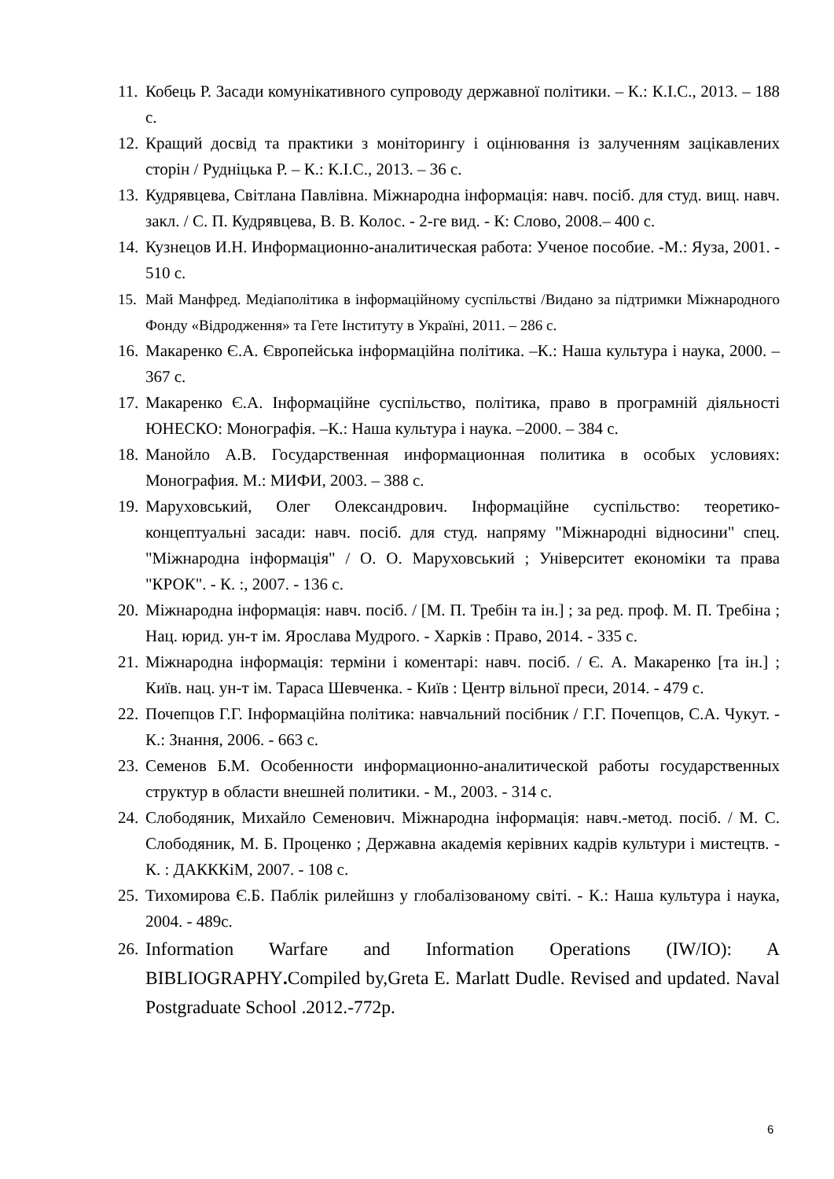11. Кобець Р. Засади комунікативного супроводу державної політики. – К.: К.І.С., 2013. – 188 с.
12. Кращий досвід та практики з моніторингу і оцінювання із залученням зацікавлених сторін / Рудніцька Р. – К.: К.І.С., 2013. – 36 с.
13. Кудрявцева, Світлана Павлівна. Міжнародна інформація: навч. посіб. для студ. вищ. навч. закл. / С. П. Кудрявцева, В. В. Колос. - 2-ге вид. - К: Слово, 2008.– 400 с.
14. Кузнецов И.Н. Информационно-аналитическая работа: Ученое пособие. -М.: Яуза, 2001. - 510 с.
15. Май Манфред. Медіаполітика в інформаційному суспільстві /Видано за підтримки Міжнародного Фонду «Відродження» та Гете Інституту в Україні, 2011. – 286 с.
16. Макаренко Є.А. Європейська інформаційна політика. –К.: Наша культура і наука, 2000. – 367 с.
17. Макаренко Є.А. Інформаційне суспільство, політика, право в програмній діяльності ЮНЕСКО: Монографія. –К.: Наша культура і наука. –2000. – 384 с.
18. Манойло А.В. Государственная информационная политика в особых условиях: Монография. М.: МИФИ, 2003. – 388 с.
19. Маруховський, Олег Олександрович. Інформаційне суспільство: теоретико-концептуальні засади: навч. посіб. для студ. напряму "Міжнародні відносини" спец. "Міжнародна інформація" / О. О. Маруховський ; Університет економіки та права "КРОК". - К. :, 2007. - 136 с.
20. Міжнародна інформація: навч. посіб. / [М. П. Требін та ін.] ; за ред. проф. М. П. Требіна ; Нац. юрид. ун-т ім. Ярослава Мудрого. - Харків : Право, 2014. - 335 с.
21. Міжнародна інформація: терміни і коментарі: навч. посіб. / Є. А. Макаренко [та ін.] ; Київ. нац. ун-т ім. Тараса Шевченка. - Київ : Центр вільної преси, 2014. - 479 с.
22. Почепцов Г.Г. Інформаційна політика: навчальний посібник / Г.Г. Почепцов, С.А. Чукут. - К.: Знання, 2006. - 663 с.
23. Семенов Б.М. Особенности информационно-аналитической работы государственных структур в области внешней политики. - М., 2003. - 314 с.
24. Слободяник, Михайло Семенович. Міжнародна інформація: навч.-метод. посіб. / М. С. Слободяник, М. Б. Проценко ; Державна академія керівних кадрів культури і мистецтв. - К. : ДАКККіМ, 2007. - 108 с.
25. Тихомирова Є.Б. Паблік рилейшнз у глобалізованому світі. - К.: Наша культура і наука, 2004. - 489с.
26. Information Warfare and Information Operations (IW/IO): A BIBLIOGRAPHY. Compiled by,Greta E. Marlatt Dudle. Revised and updated. Naval Postgraduate School .2012.-772p.
6